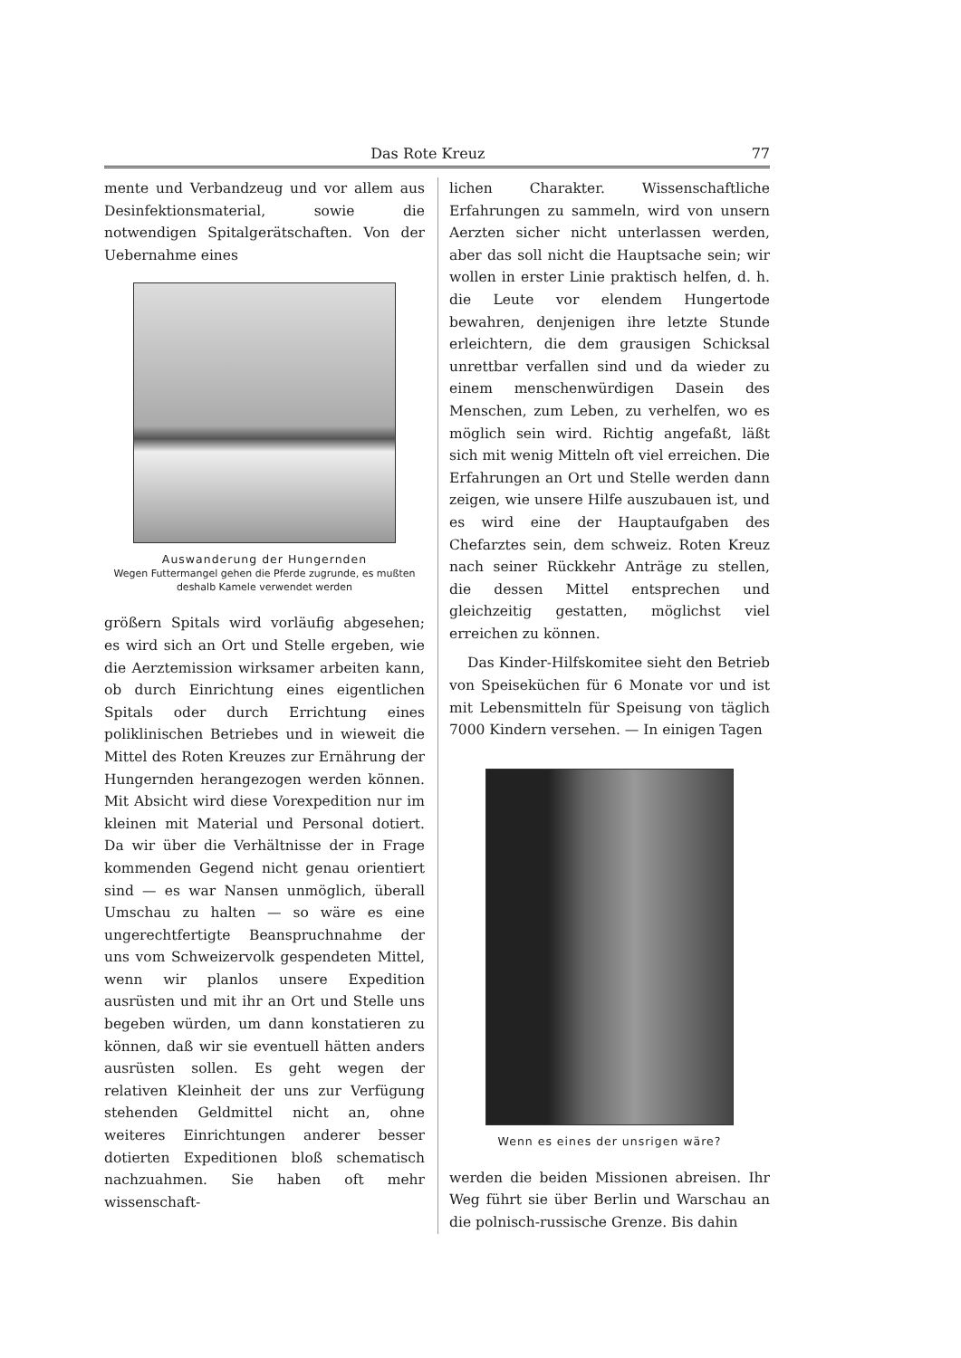Das Rote Kreuz 77
mente und Verbandzeug und vor allem aus Desinfektionsmaterial, sowie die notwendigen Spitalgerätschaften. Von der Uebernahme eines
Auswanderung der Hungernden
Wegen Futtermangel gehen die Pferde zugrunde, es mußten deshalb Kamele verwendet werden
größern Spitals wird vorläufig abgesehen; es wird sich an Ort und Stelle ergeben, wie die Aerztemission wirksamer arbeiten kann, ob durch Einrichtung eines eigentlichen Spitals oder durch Errichtung eines poliklinischen Betriebes und in wieweit die Mittel des Roten Kreuzes zur Ernährung der Hungernden herangezogen werden können. Mit Absicht wird diese Vorexpedition nur im kleinen mit Material und Personal dotiert. Da wir über die Verhältnisse der in Frage kommenden Gegend nicht genau orientiert sind — es war Nansen unmöglich, überall Umschau zu halten — so wäre es eine ungerechtfertigte Beanspruchnahme der uns vom Schweizervolk gespendeten Mittel, wenn wir planlos unsere Expedition ausrüsten und mit ihr an Ort und Stelle uns begeben würden, um dann konstatieren zu können, daß wir sie eventuell hätten anders ausrüsten sollen. Es geht wegen der relativen Kleinheit der uns zur Verfügung stehenden Geldmittel nicht an, ohne weiteres Einrichtungen anderer besser dotierten Expeditionen bloß schematisch nachzuahmen. Sie haben oft mehr wissenschaft-
lichen Charakter. Wissenschaftliche Erfahrungen zu sammeln, wird von unsern Aerzten sicher nicht unterlassen werden, aber das soll nicht die Hauptsache sein; wir wollen in erster Linie praktisch helfen, d. h. die Leute vor elendem Hungertode bewahren, denjenigen ihre letzte Stunde erleichtern, die dem grausigen Schicksal unrettbar verfallen sind und da wieder zu einem menschenwürdigen Dasein des Menschen, zum Leben, zu verhelfen, wo es möglich sein wird. Richtig angefaßt, läßt sich mit wenig Mitteln oft viel erreichen. Die Erfahrungen an Ort und Stelle werden dann zeigen, wie unsere Hilfe auszubauen ist, und es wird eine der Hauptaufgaben des Chefarztes sein, dem schweiz. Roten Kreuz nach seiner Rückkehr Anträge zu stellen, die dessen Mittel entsprechen und gleichzeitig gestatten, möglichst viel erreichen zu können.
Das Kinder-Hilfskomitee sieht den Betrieb von Speiseküchen für 6 Monate vor und ist mit Lebensmitteln für Speisung von täglich 7000 Kindern versehen. — In einigen Tagen
Wenn es eines der unsrigen wäre?
werden die beiden Missionen abreisen. Ihr Weg führt sie über Berlin und Warschau an die polnisch-russische Grenze. Bis dahin